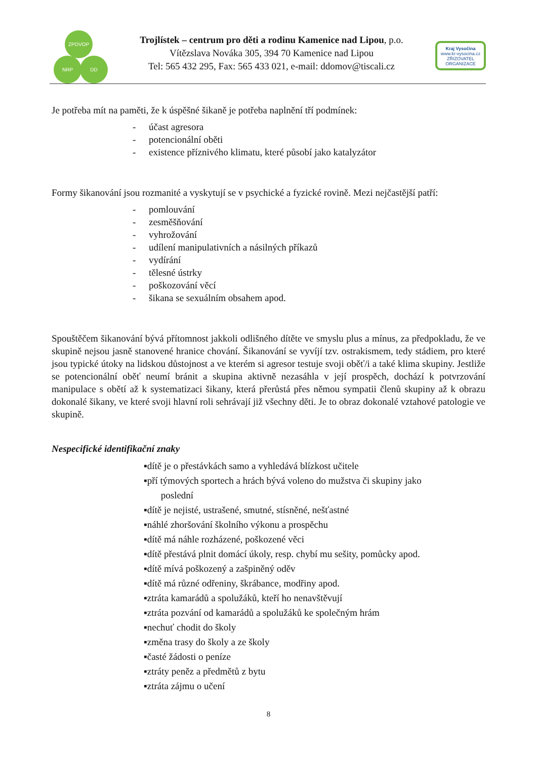ZPDVOP
NRP DD
Trojlístek – centrum pro děti a rodinu Kamenice nad Lipou, p.o.
Vítězslava Nováka 305, 394 70 Kamenice nad Lipou
Tel: 565 432 295, Fax: 565 433 021, e-mail: ddomov@tiscali.cz
Kraj Vysočina
www.kr-vysocina.cz
ZŘIZOVATEL ORGANIZACE
Je potřeba mít na paměti, že k úspěšné šikaně je potřeba naplnění tří podmínek:
- účast agresora
- potencionální oběti
- existence příznivého klimatu, které působí jako katalyzátor
Formy šikanování jsou rozmanité a vyskytují se v psychické a fyzické rovině. Mezi nejčastější patří:
- pomlouvání
- zesměšňování
- vyhrožování
- udílení manipulativních a násilných příkazů
- vydírání
- tělesné ústrky
- poškozování věcí
- šikana se sexuálním obsahem apod.
Spouštěčem šikanování bývá přítomnost jakkoli odlišného dítěte ve smyslu plus a mínus, za předpokladu, že ve skupině nejsou jasně stanovené hranice chování. Šikanování se vyvíjí tzv. ostrakismem, tedy stádiem, pro které jsou typické útoky na lidskou důstojnost a ve kterém si agresor testuje svoji oběť/i a také klima skupiny. Jestliže se potencionální oběť neumí bránit a skupina aktivně nezasáhla v její prospěch, dochází k potvrzování manipulace s obětí až k systematizaci šikany, která přerůstá přes němou sympatii členů skupiny až k obrazu dokonalé šikany, ve které svoji hlavní roli sehrávají již všechny děti. Je to obraz dokonalé vztahové patologie ve skupině.
Nespecifické identifikační znaky
▪dítě je o přestávkách samo a vyhledává blízkost učitele
▪pří týmových sportech a hrách bývá voleno do mužstva či skupiny jako
poslední
▪dítě je nejisté, ustrašené, smutné, stísněné, nešťastné
▪náhlé zhoršování školního výkonu a prospěchu
▪dítě má náhle rozházené, poškozené věci
▪dítě přestává plnit domácí úkoly, resp. chybí mu sešity, pomůcky apod.
▪dítě mívá poškozený a zašpiněný oděv
▪dítě má různé odřeniny, škrábance, modřiny apod.
▪ztráta kamarádů a spolužáků, kteří ho nenavštěvují
▪ztráta pozvání od kamarádů a spolužáků ke společným hrám
▪nechuť chodit do školy
▪změna trasy do školy a ze školy
▪časté žádosti o peníze
▪ztráty peněz a předmětů z bytu
▪ztráta zájmu o učení
8